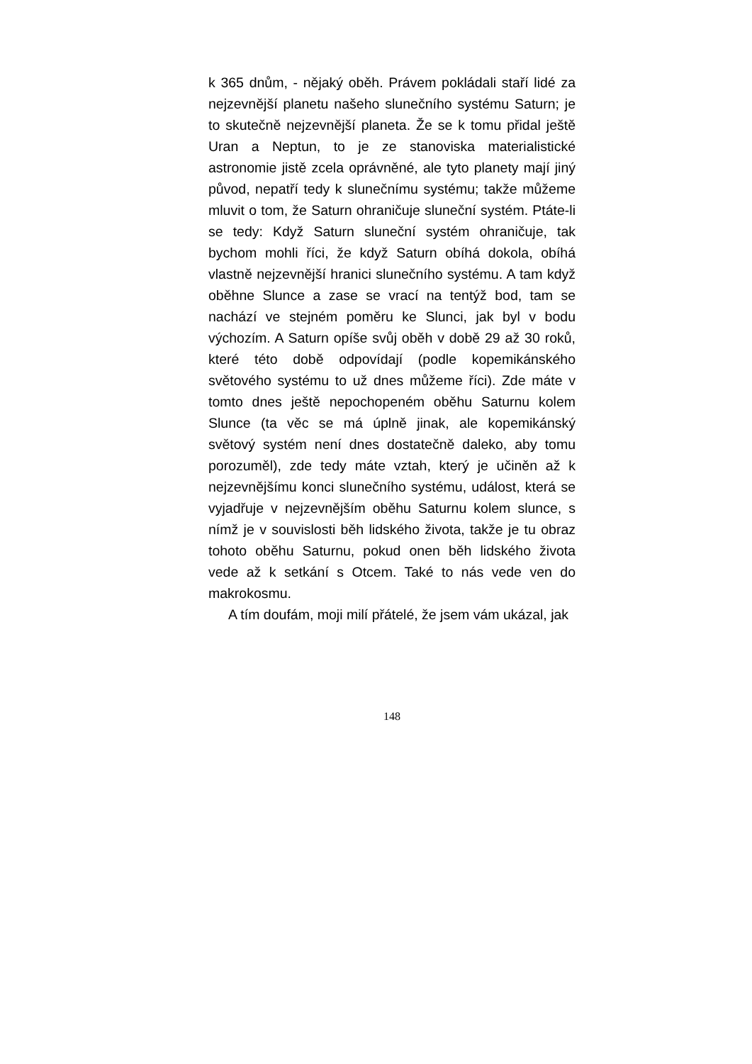k 365 dnům, - nějaký oběh. Právem pokládali staří lidé za nejzevnější planetu našeho slunečního systému Saturn; je to skutečně nejzevnější planeta. Že se k tomu přidal ještě Uran a Neptun, to je ze stanoviska materialistické astronomie jistě zcela oprávněné, ale tyto planety mají jiný původ, nepatří tedy k slunečnímu systému; takže můžeme mluvit o tom, že Saturn ohraničuje sluneční systém. Ptáte-li se tedy: Když Saturn sluneční systém ohraničuje, tak bychom mohli říci, že když Saturn obíhá dokola, obíhá vlastně nejzevnější hranici slunečního systému. A tam když oběhne Slunce a zase se vrací na tentýž bod, tam se nachází ve stejném poměru ke Slunci, jak byl v bodu výchozím. A Saturn opíše svůj oběh v době 29 až 30 roků, které této době odpovídají (podle kopemikánského světového systému to už dnes můžeme říci). Zde máte v tomto dnes ještě nepochopeném oběhu Saturnu kolem Slunce (ta věc se má úplně jinak, ale kopemikánský světový systém není dnes dostatečně daleko, aby tomu porozuměl), zde tedy máte vztah, který je učiněn až k nejzevnějšímu konci slunečního systému, událost, která se vyjadřuje v nejzevnějším oběhu Saturnu kolem slunce, s nímž je v souvislosti běh lidského života, takže je tu obraz tohoto oběhu Saturnu, pokud onen běh lidského života vede až k setkání s Otcem. Také to nás vede ven do makrokosmu.
A tím doufám, moji milí přátelé, že jsem vám ukázal, jak
148